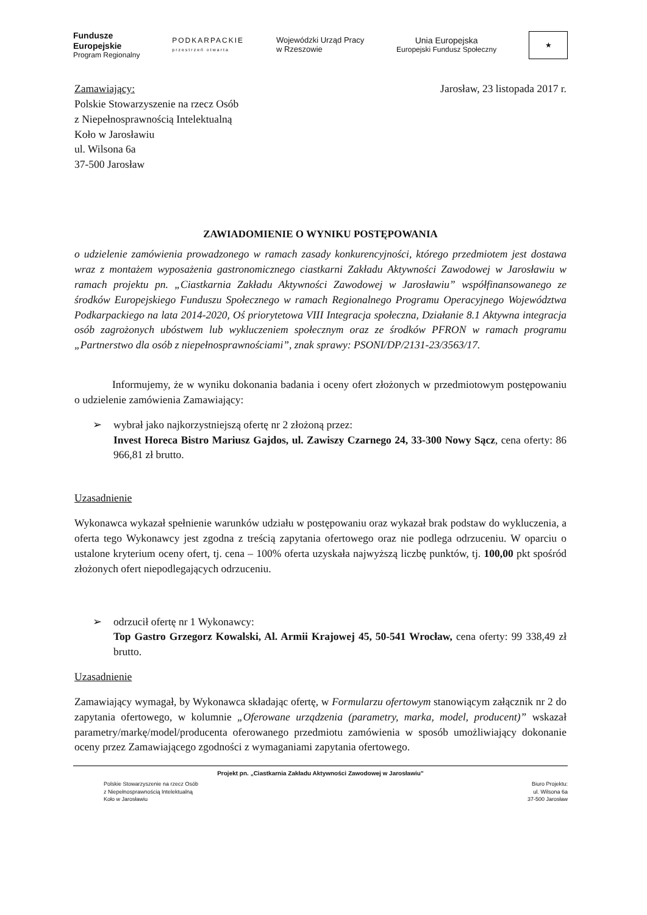Fundusze
Europejskie
Program Regionalny
PODKARPACKIE
przestrzeń otwarta
Wojewódzki Urząd Pracy
w Rzeszowie
Unia Europejska
Europejski Fundusz Społeczny
★
Zamawiający:
Polskie Stowarzyszenie na rzecz Osób
z Niepełnosprawnością Intelektualną
Koło w Jarosławiu
ul. Wilsona 6a
37-500 Jarosław
Jarosław, 23 listopada 2017 r.
ZAWIADOMIENIE O WYNIKU POSTĘPOWANIA
o udzielenie zamówienia prowadzonego w ramach zasady konkurencyjności, którego przedmiotem jest dostawa wraz z montażem wyposażenia gastronomicznego ciastkarni Zakładu Aktywności Zawodowej w Jarosławiu w ramach projektu pn. „Ciastkarnia Zakładu Aktywności Zawodowej w Jarosławiu” współfinansowanego ze środków Europejskiego Funduszu Społecznego w ramach Regionalnego Programu Operacyjnego Województwa Podkarpackiego na lata 2014-2020, Oś priorytetowa VIII Integracja społeczna, Działanie 8.1 Aktywna integracja osób zagrożonych ubóstwem lub wykluczeniem społecznym oraz ze środków PFRON w ramach programu „Partnerstwo dla osób z niepełnosprawnościami”, znak sprawy: PSONI/DP/2131-23/3563/17.
Informujemy, że w wyniku dokonania badania i oceny ofert złożonych w przedmiotowym postępowaniu o udzielenie zamówienia Zamawiający:
➢ wybrał jako najkorzystniejszą ofertę nr 2 złożoną przez:
Invest Horeca Bistro Mariusz Gajdos, ul. Zawiszy Czarnego 24, 33-300 Nowy Sącz, cena oferty: 86 966,81 zł brutto.
Uzasadnienie
Wykonawca wykazał spełnienie warunków udziału w postępowaniu oraz wykazał brak podstaw do wykluczenia, a oferta tego Wykonawcy jest zgodna z treścią zapytania ofertowego oraz nie podlega odrzuceniu. W oparciu o ustalone kryterium oceny ofert, tj. cena – 100% oferta uzyskała najwyższą liczbę punktów, tj. 100,00 pkt spośród złożonych ofert niepodlegających odrzuceniu.
➢ odrzucił ofertę nr 1 Wykonawcy:
Top Gastro Grzegorz Kowalski, Al. Armii Krajowej 45, 50-541 Wrocław, cena oferty: 99 338,49 zł brutto.
Uzasadnienie
Zamawiający wymagał, by Wykonawca składając ofertę, w Formularzu ofertowym stanowiącym załącznik nr 2 do zapytania ofertowego, w kolumnie „Oferowane urządzenia (parametry, marka, model, producent)” wskazał parametry/markę/model/producenta oferowanego przedmiotu zamówienia w sposób umożliwiający dokonanie oceny przez Zamawiającego zgodności z wymaganiami zapytania ofertowego.
Projekt pn. „Ciastkarnia Zakładu Aktywności Zawodowej w Jarosławiu”
Polskie Stowarzyszenie na rzecz Osób
z Niepełnosprawnością Intelektualną
Koło w Jarosławiu
Biuro Projektu:
ul. Wilsona 6a
37-500 Jarosław